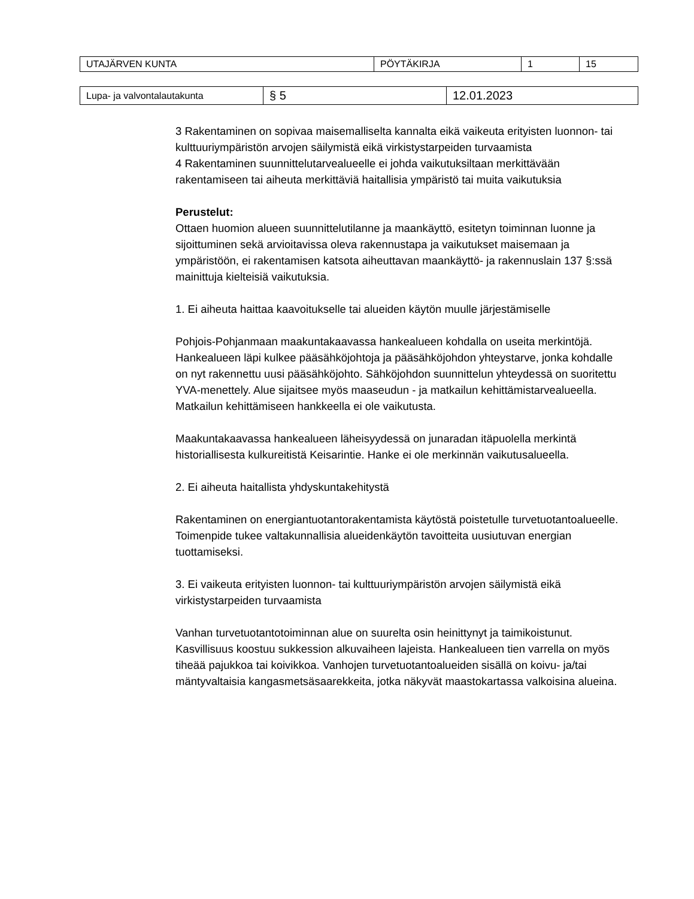| UTAJÄRVEN KUNTA | PÖYTÄKIRJA | 1 | 15 |
| Lupa- ja valvontalautakunta | § 5 | 12.01.2023 |
3 Rakentaminen on sopivaa maisemalliselta kannalta eikä vaikeuta erityisten luonnon- tai kulttuuriympäristön arvojen säilymistä eikä virkistystarpeiden turvaamista
4 Rakentaminen suunnittelutarvealueelle ei johda vaikutuksiltaan merkittävään rakentamiseen tai aiheuta merkittäviä haitallisia ympäristö tai muita vaikutuksia
Perustelut:
Ottaen huomion alueen suunnittelutilanne ja maankäyttö, esitetyn toiminnan luonne ja sijoittuminen sekä arvioitavissa oleva rakennustapa ja vaikutukset maisemaan ja ympäristöön, ei rakentamisen katsota aiheuttavan maankäyttö- ja rakennuslain 137 §:ssä mainittuja kielteisiä vaikutuksia.
1. Ei aiheuta haittaa kaavoitukselle tai alueiden käytön muulle järjestämiselle
Pohjois-Pohjanmaan maakuntakaavassa hankealueen kohdalla on useita merkintöjä. Hankealueen läpi kulkee pääsähköjohtoja ja pääsähköjohdon yhteystarve, jonka kohdalle on nyt rakennettu uusi pääsähköjohto. Sähköjohdon suunnittelun yhteydessä on suoritettu YVA-menettely. Alue sijaitsee myös maaseudun - ja matkailun kehittämistarvealueella. Matkailun kehittämiseen hankkeella ei ole vaikutusta.
Maakuntakaavassa hankealueen läheisyydessä on junaradan itäpuolella merkintä historiallisesta kulkureitistä Keisarintie. Hanke ei ole merkinnän vaikutusalueella.
2. Ei aiheuta haitallista yhdyskuntakehitystä
Rakentaminen on energiantuotantorakentamista käytöstä poistetulle turvetuotantoalueelle. Toimenpide tukee valtakunnallisia alueidenkäytön tavoitteita uusiutuvan energian tuottamiseksi.
3. Ei vaikeuta erityisten luonnon- tai kulttuuriympäristön arvojen säilymistä eikä virkistystarpeiden turvaamista
Vanhan turvetuotantotoiminnan alue on suurelta osin heinittynyt ja taimikoistunut. Kasvillisuus koostuu sukkession alkuvaiheen lajeista. Hankealueen tien varrella on myös tiheää pajukkoa tai koivikkoa. Vanhojen turvetuotantoalueiden sisällä on koivu- ja/tai mäntyvaltaisia kangasmetsäsaarekkeita, jotka näkyvät maastokartassa valkoisina alueina.